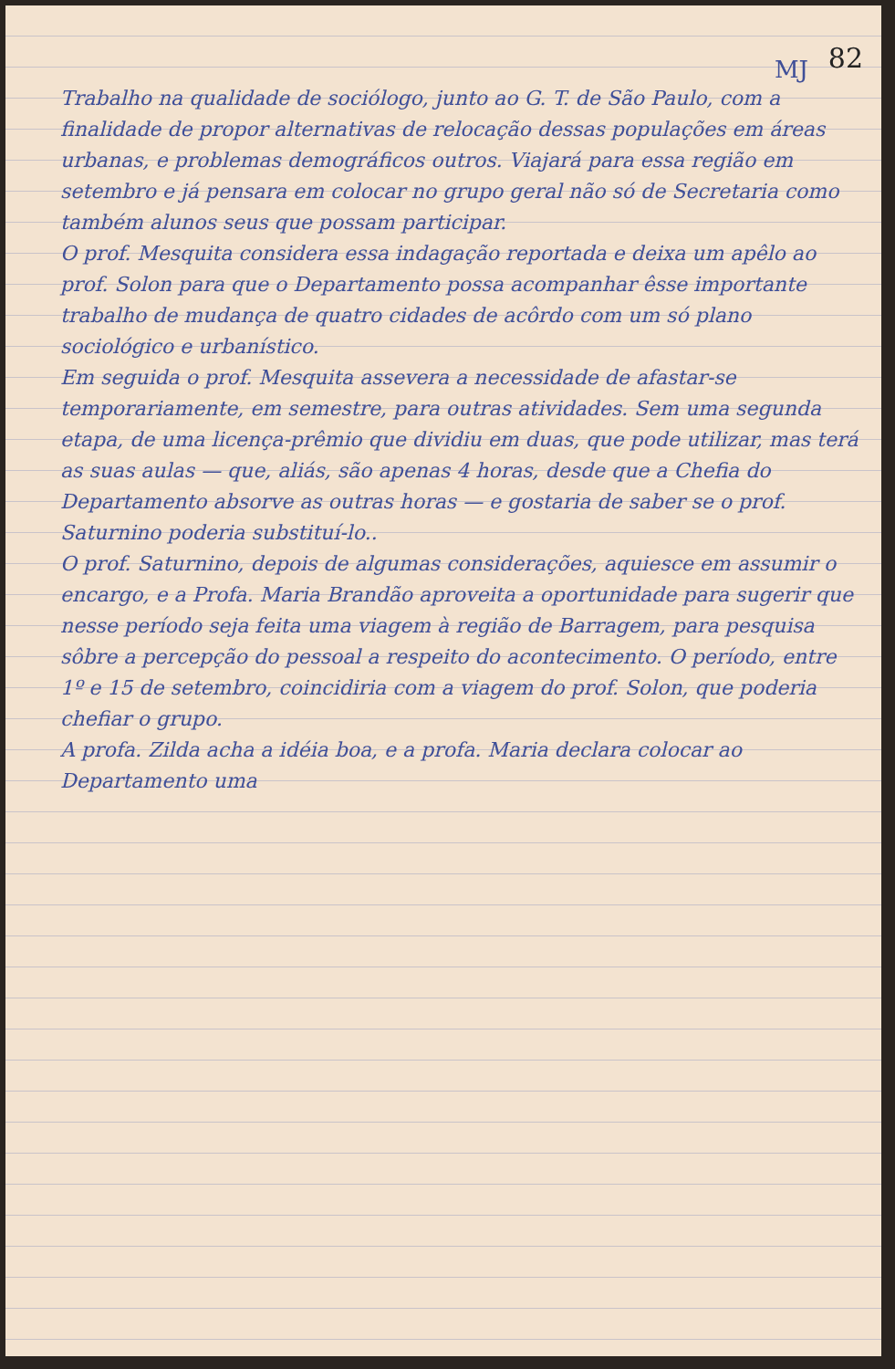82
MJ
Trabalho na qualidade de sociólogo, junto ao G. T. de São Paulo, com a finalidade de propor alternativas de relocação dessas populações em áreas urbanas, e problemas demográficos outros. Viajará para essa região em setembro e já pensara em colocar no grupo geral não só de Secretaria como também alunos seus que possam participar.
O prof. Mesquita considera essa indagação reportada e deixa um apêlo ao prof. Solon para que o Departamento possa acompanhar êsse importante trabalho de mudança de quatro cidades de acôrdo com um só plano sociológico e urbanístico.
Em seguida o prof. Mesquita assevera a necessidade de afastar-se temporariamente, em semestre, para outras atividades. Sem uma segunda etapa, de uma licença-prêmio que dividiu em duas, que pode utilizar, mas terá as suas aulas — que, aliás, são apenas 4 horas, desde que a Chefia do Departamento absorve as outras horas — e gostaria de saber se o prof. Saturnino poderia substituí-lo..
O prof. Saturnino, depois de algumas considerações, aquiesce em assumir o encargo, e a Profa. Maria Brandão aproveita a oportunidade para sugerir que nesse período seja feita uma viagem à região de Barragem, para pesquisa sôbre a percepção do pessoal a respeito do acontecimento. O período, entre 1º e 15 de setembro, coincidiria com a viagem do prof. Solon, que poderia chefiar o grupo.
A profa. Zilda acha a idéia boa, e a profa. Maria declara colocar ao Departamento uma